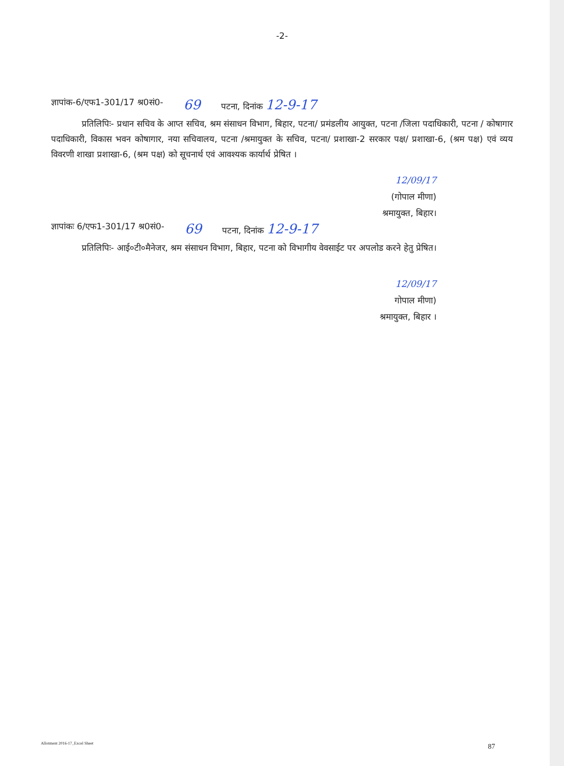-2-
ज्ञापांक-6/एफ1-301/17 श्र0सं0- 69 पटना, दिनांक 12-9-17
प्रतिलिपिः- प्रधान सचिव के आप्त सचिव, श्रम संसाधन विभाग, बिहार, पटना/ प्रमंडलीय आयुक्त, पटना /जिला पदाधिकारी, पटना / कोषागार पदाधिकारी, विकास भवन कोषागार, नया सचिवालय, पटना /श्रमायुक्त के सचिव, पटना/ प्रशाखा-2 सरकार पक्ष/ प्रशाखा-6, (श्रम पक्ष) एवं व्यय विवरणी शाखा प्रशाखा-6, (श्रम पक्ष) को सूचनार्थ एवं आवश्यक कार्यार्थ प्रेषित ।
12/09/17
(गोपाल मीणा)
श्रमायुक्त, बिहार।
ज्ञापांकः 6/एफ1-301/17 श्र0सं0- 69 पटना, दिनांक 12-9-17
प्रतिलिपिः- आई०टी०मैनेजर, श्रम संसाधन विभाग, बिहार, पटना को विभागीय वेवसाईट पर अपलोड करने हेतु प्रेषित।
12/09/17
गोपाल मीणा)
श्रमायुक्त, बिहार ।
Allotment 2016-17_Excel Sheet 87